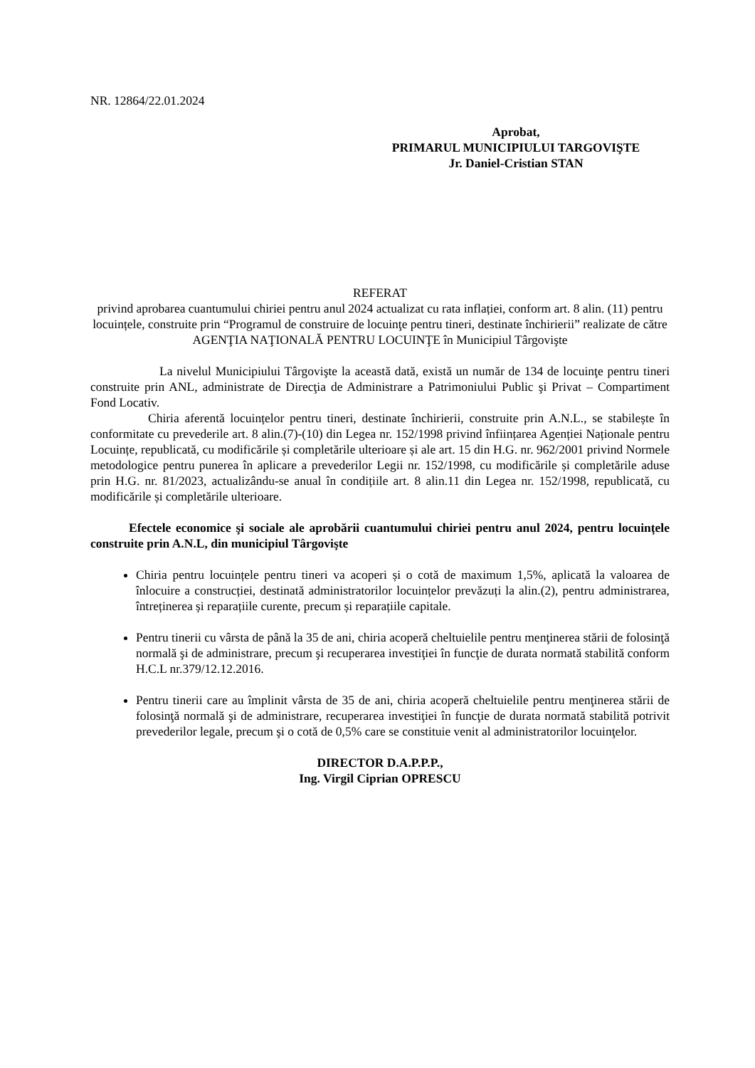NR. 12864/22.01.2024
Aprobat,
PRIMARUL MUNICIPIULUI TARGOVIŞTE
Jr. Daniel-Cristian STAN
REFERAT
privind aprobarea cuantumului chiriei pentru anul 2024 actualizat cu rata inflației, conform art. 8 alin. (11) pentru locuințele, construite prin “Programul de construire de locuinţe pentru tineri, destinate închirierii” realizate de către AGENŢIA NAŢIONALĂ PENTRU LOCUINŢE în Municipiul Târgovişte
La nivelul Municipiului Târgovişte la această dată, există un număr de 134 de locuinţe pentru tineri construite prin ANL, administrate de Direcţia de Administrare a Patrimoniului Public şi Privat – Compartiment Fond Locativ.
Chiria aferentă locuințelor pentru tineri, destinate închirierii, construite prin A.N.L., se stabilește în conformitate cu prevederile art. 8 alin.(7)-(10) din Legea nr. 152/1998 privind înființarea Agenției Naționale pentru Locuințe, republicată, cu modificările și completările ulterioare și ale art. 15 din H.G. nr. 962/2001 privind Normele metodologice pentru punerea în aplicare a prevederilor Legii nr. 152/1998, cu modificările și completările aduse prin H.G. nr. 81/2023, actualizându-se anual în condițiile art. 8 alin.11 din Legea nr. 152/1998, republicată, cu modificările și completările ulterioare.
Efectele economice şi sociale ale aprobării cuantumului chiriei pentru anul 2024, pentru locuințele construite prin A.N.L, din municipiul Târgovişte
Chiria pentru locuințele pentru tineri va acoperi și o cotă de maximum 1,5%, aplicată la valoarea de înlocuire a construcției, destinată administratorilor locuințelor prevăzuți la alin.(2), pentru administrarea, întreținerea și reparațiile curente, precum și reparațiile capitale.
Pentru tinerii cu vârsta de până la 35 de ani, chiria acoperă cheltuielile pentru menţinerea stării de folosinţă normală şi de administrare, precum şi recuperarea investiţiei în funcţie de durata normată stabilită conform H.C.L nr.379/12.12.2016.
Pentru tinerii care au împlinit vârsta de 35 de ani, chiria acoperă cheltuielile pentru menţinerea stării de folosinţă normală şi de administrare, recuperarea investiţiei în funcţie de durata normată stabilită potrivit prevederilor legale, precum şi o cotă de 0,5% care se constituie venit al administratorilor locuinţelor.
DIRECTOR D.A.P.P.P.,
Ing. Virgil Ciprian OPRESCU